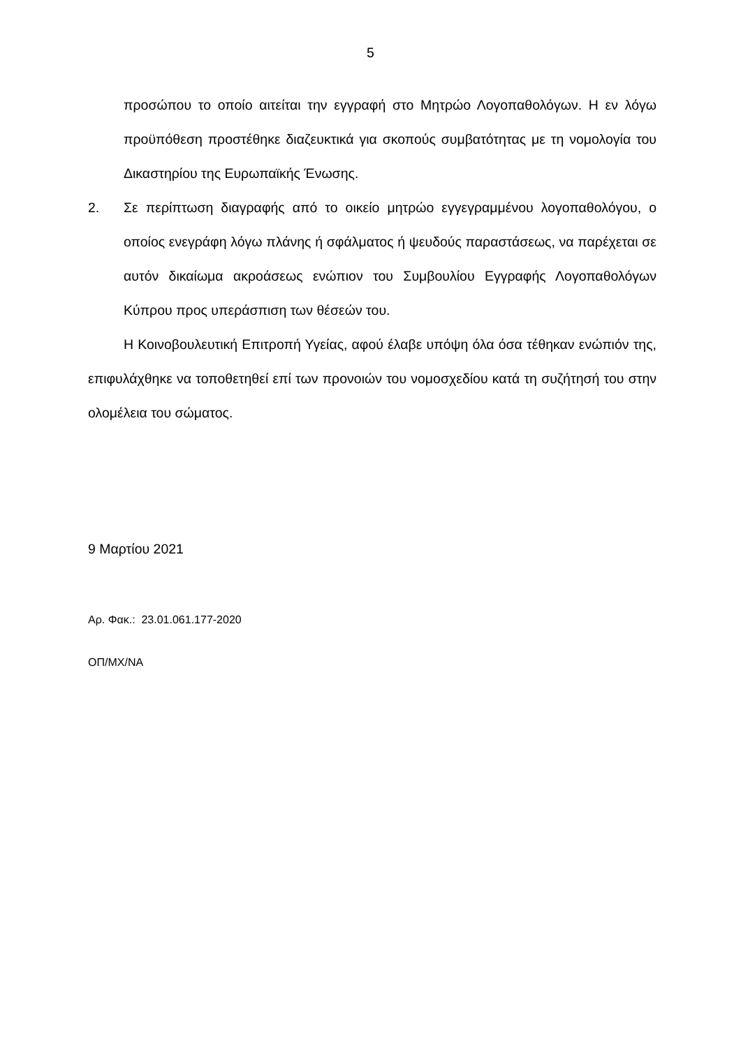5
προσώπου το οποίο αιτείται την εγγραφή στο Μητρώο Λογοπαθολόγων. Η εν λόγω προϋπόθεση προστέθηκε διαζευκτικά για σκοπούς συμβατότητας με τη νομολογία του Δικαστηρίου της Ευρωπαϊκής Ένωσης.
2. Σε περίπτωση διαγραφής από το οικείο μητρώο εγγεγραμμένου λογοπαθολόγου, ο οποίος ενεγράφη λόγω πλάνης ή σφάλματος ή ψευδούς παραστάσεως, να παρέχεται σε αυτόν δικαίωμα ακροάσεως ενώπιον του Συμβουλίου Εγγραφής Λογοπαθολόγων Κύπρου προς υπεράσπιση των θέσεών του.
Η Κοινοβουλευτική Επιτροπή Υγείας, αφού έλαβε υπόψη όλα όσα τέθηκαν ενώπιόν της, επιφυλάχθηκε να τοποθετηθεί επί των προνοιών του νομοσχεδίου κατά τη συζήτησή του στην ολομέλεια του σώματος.
9 Μαρτίου 2021
Αρ. Φακ.: 23.01.061.177-2020
ΟΠ/ΜΧ/ΝΑ